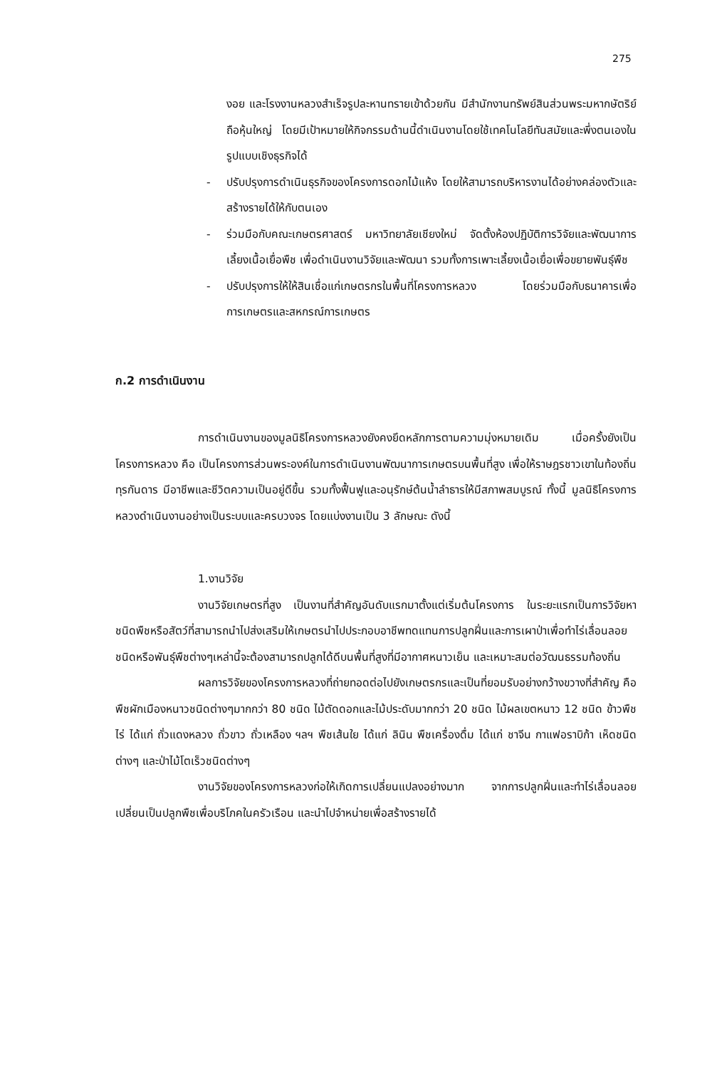275
งอย และโรงงานหลวงสำเร็จรูปละหานทรายเข้าด้วยกัน มีสำนักงานทรัพย์สินส่วนพระมหากษัตริย์ถือหุ้นใหญ่ โดยมีเป้าหมายให้กิจกรรมด้านนี้ดำเนินงานโดยใช้เทคโนโลยีทันสมัยและพึ่งตนเองในรูปแบบเชิงธุรกิจได้
- ปรับปรุงการดำเนินธุรกิจของโครงการดอกไม้แห้ง โดยให้สามารถบริหารงานได้อย่างคล่องตัวและสร้างรายได้ให้กับตนเอง
- ร่วมมือกับคณะเกษตรศาสตร์ มหาวิทยาลัยเชียงใหม่ จัดตั้งห้องปฏิบัติการวิจัยและพัฒนาการเลี้ยงเนื้อเยื่อพืช เพื่อดำเนินงานวิจัยและพัฒนา รวมทั้งการเพาะเลี้ยงเนื้อเยื่อเพื่อขยายพันธุ์พืช
- ปรับปรุงการให้ให้สินเชื่อแก่เกษตรกรในพื้นที่โครงการหลวง โดยร่วมมือกับธนาคารเพื่อการเกษตรและสหกรณ์การเกษตร
ก.2 การดำเนินงาน
การดำเนินงานของมูลนิธิโครงการหลวงยังคงยึดหลักการตามความมุ่งหมายเดิม เมื่อครั้งยังเป็นโครงการหลวง คือ เป็นโครงการส่วนพระองค์ในการดำเนินงานพัฒนาการเกษตรบนพื้นที่สูง เพื่อให้ราษฎรชาวเขาในท้องถิ่นทุรกันดาร มีอาชีพและชีวิตความเป็นอยู่ดีขึ้น รวมทั้งฟื้นฟูและอนุรักษ์ต้นน้ำลำธารให้มีสภาพสมบูรณ์ ทั้งนี้ มูลนิธิโครงการหลวงดำเนินงานอย่างเป็นระบบและครบวงจร โดยแบ่งงานเป็น 3 ลักษณะ ดังนี้
1.งานวิจัย
งานวิจัยเกษตรที่สูง เป็นงานที่สำคัญอันดับแรกมาตั้งแต่เริ่มต้นโครงการ ในระยะแรกเป็นการวิจัยหาชนิดพืชหรือสัตว์ที่สามารถนำไปส่งเสริมให้เกษตรนำไปประกอบอาชีพทดแทนการปลูกฝิ่นและการเผาป่าเพื่อทำไร่เลื่อนลอย ชนิดหรือพันธุ์พืชต่างๆเหล่านี้จะต้องสามารถปลูกได้ดีบนพื้นที่สูงที่มีอากาศหนาวเย็น และเหมาะสมต่อวัฒนธรรมท้องถิ่น
ผลการวิจัยของโครงการหลวงที่ถ่ายทอดต่อไปยังเกษตรกรและเป็นที่ยอมรับอย่างกว้างขวางที่สำคัญ คือ พืชผักเมืองหนาวชนิดต่างๆมากกว่า 80 ชนิด ไม้ตัดดอกและไม้ประดับมากกว่า 20 ชนิด ไม้ผลเขตหนาว 12 ชนิด ข้าวพืชไร่ ได้แก่ ถั่วแดงหลวง ถั่วขาว ถั่วเหลือง ฯลฯ พืชเส้นใย ได้แก่ ลินิน พืชเครื่องดื่ม ได้แก่ ชาจีน กาแฟอราบิก้า เห็ดชนิดต่างๆ และป่าไม้โตเร็วชนิดต่างๆ
งานวิจัยของโครงการหลวงก่อให้เกิดการเปลี่ยนแปลงอย่างมาก จากการปลูกฝิ่นและทำไร่เลื่อนลอยเปลี่ยนเป็นปลูกพืชเพื่อบริโภคในครัวเรือน และนำไปจำหน่ายเพื่อสร้างรายได้